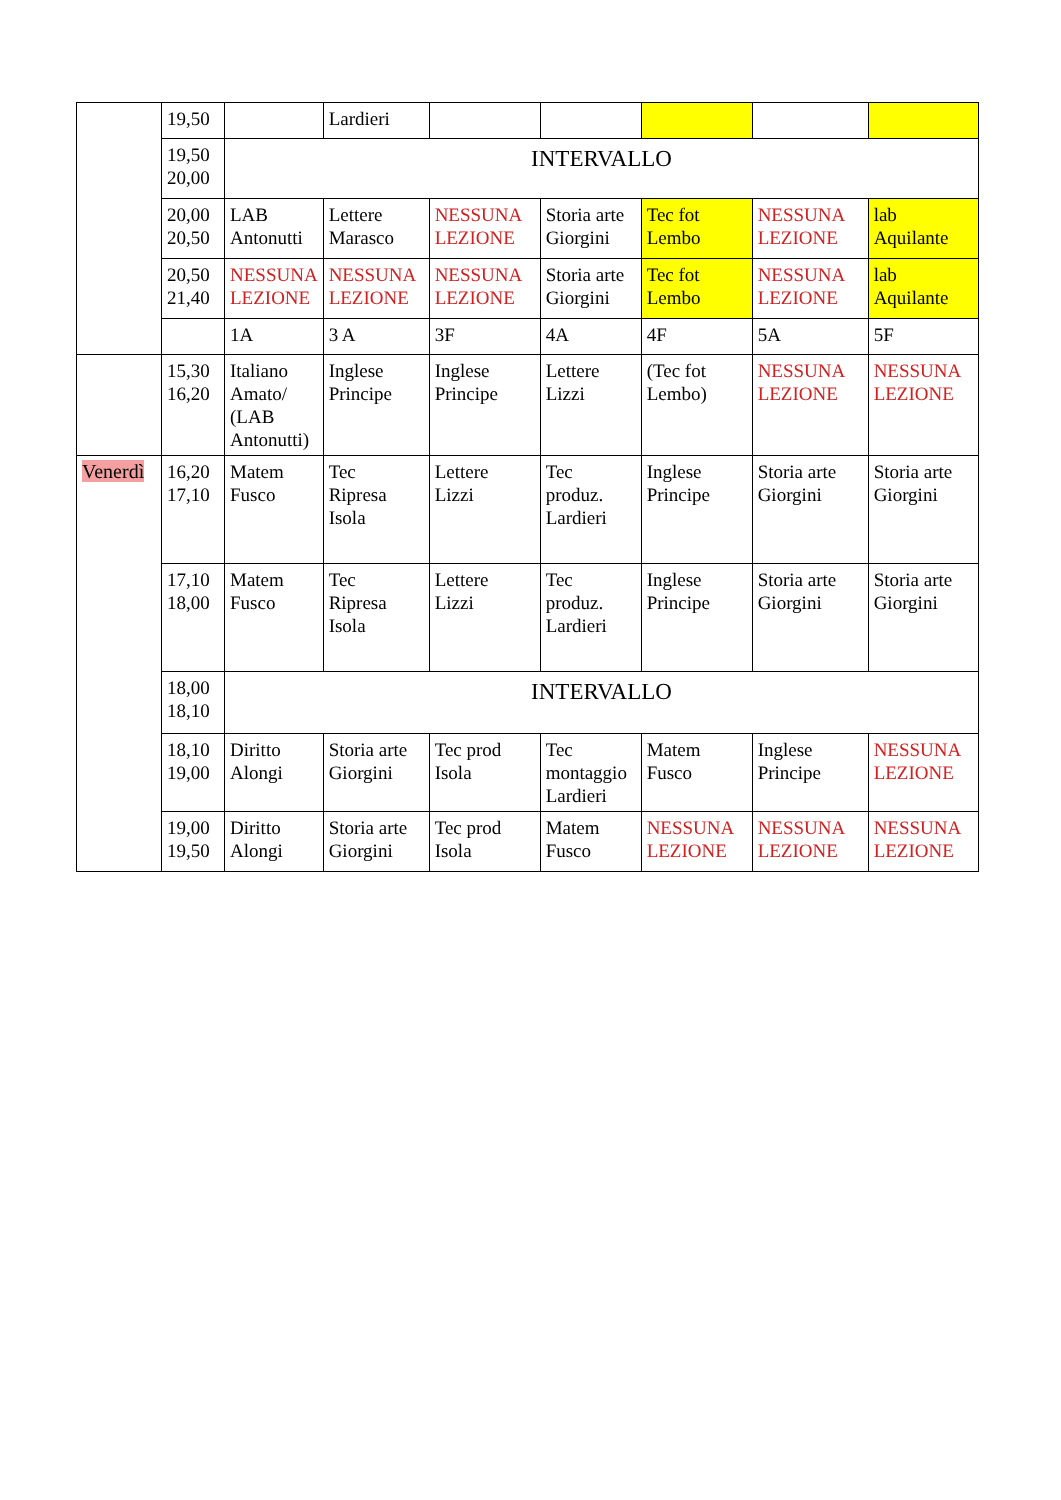| | 19,50 | | Lardieri | | | | | |
| | 19,50 20,00 | INTERVALLO | | | | | | |
| | 20,00 20,50 | LAB Antonutti | Lettere Marasco | NESSUNA LEZIONE | Storia arte Giorgini | Tec fot Lembo | NESSUNA LEZIONE | lab Aquilante |
| | 20,50 21,40 | NESSUNA LEZIONE | NESSUNA LEZIONE | NESSUNA LEZIONE | Storia arte Giorgini | Tec fot Lembo | NESSUNA LEZIONE | lab Aquilante |
| | | 1A | 3 A | 3F | 4A | 4F | 5A | 5F |
| | 15,30 16,20 | Italiano Amato/ (LAB Antonutti) | Inglese Principe | Inglese Principe | Lettere Lizzi | (Tec fot Lembo) | NESSUNA LEZIONE | NESSUNA LEZIONE |
| Venerdì | 16,20 17,10 | Matem Fusco | Tec Ripresa Isola | Lettere Lizzi | Tec produz. Lardieri | Inglese Principe | Storia arte Giorgini | Storia arte Giorgini |
| | 17,10 18,00 | Matem Fusco | Tec Ripresa Isola | Lettere Lizzi | Tec produz. Lardieri | Inglese Principe | Storia arte Giorgini | Storia arte Giorgini |
| | 18,00 18,10 | INTERVALLO | | | | | | |
| | 18,10 19,00 | Diritto Alongi | Storia arte Giorgini | Tec prod Isola | Tec montaggio Lardieri | Matem Fusco | Inglese Principe | NESSUNA LEZIONE |
| | 19,00 19,50 | Diritto Alongi | Storia arte Giorgini | Tec prod Isola | Matem Fusco | NESSUNA LEZIONE | NESSUNA LEZIONE | NESSUNA LEZIONE |